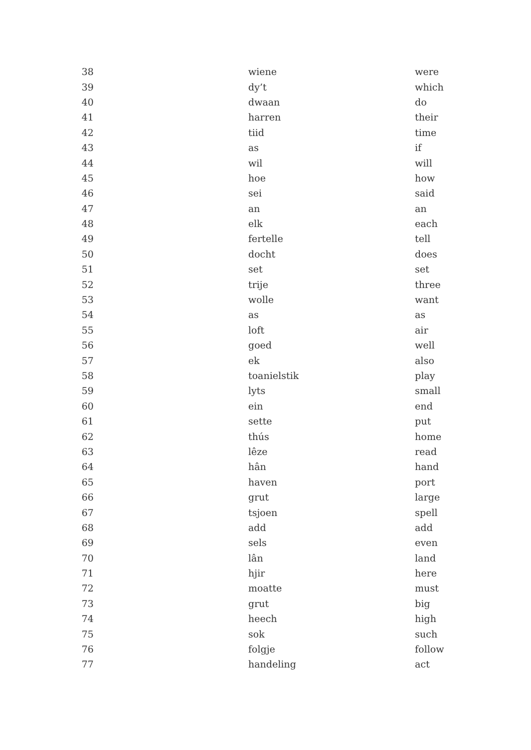| 38 | wiene | were |
| 39 | dy’t | which |
| 40 | dwaan | do |
| 41 | harren | their |
| 42 | tiid | time |
| 43 | as | if |
| 44 | wil | will |
| 45 | hoe | how |
| 46 | sei | said |
| 47 | an | an |
| 48 | elk | each |
| 49 | fertelle | tell |
| 50 | docht | does |
| 51 | set | set |
| 52 | trije | three |
| 53 | wolle | want |
| 54 | as | as |
| 55 | loft | air |
| 56 | goed | well |
| 57 | ek | also |
| 58 | toanielstik | play |
| 59 | lyts | small |
| 60 | ein | end |
| 61 | sette | put |
| 62 | thús | home |
| 63 | lêze | read |
| 64 | hân | hand |
| 65 | haven | port |
| 66 | grut | large |
| 67 | tsjoen | spell |
| 68 | add | add |
| 69 | sels | even |
| 70 | lân | land |
| 71 | hjir | here |
| 72 | moatte | must |
| 73 | grut | big |
| 74 | heech | high |
| 75 | sok | such |
| 76 | folgje | follow |
| 77 | handeling | act |